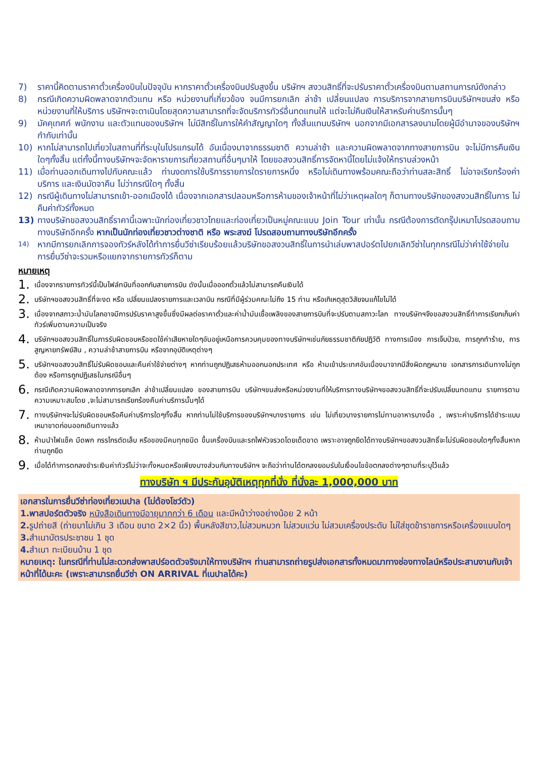7) ราคานี้คิดตามราคาตั๋วเครื่องบินในปัจจุบัน หากราคาตั๋วเครื่องบินปรับสูงขึ้น บริษัทฯ สงวนสิทธิ์ที่จะปรับราคาตั๋วเครื่องบินตามสถานการณ์ดังกล่าว
8) กรณีเกิดความผิดพลาดจากตัวแทน หรือ หน่วยงานที่เกี่ยวข้อง จนมีการยกเลิก ล่าช้า เปลี่ยนแปลง การบริการจากสายการบินบริษัทฯขนส่ง หรือ หน่วยงานที่ให้บริการ บริษัทฯจะดาเนินโดยสุดความสามารถที่จะจัดบริการทัวร์อื่นทดแทนให้ แต่จะไม่คืนเงินให้สาหรับค่าบริการนั้นๆ
9) มัคคุเทศก์ พนักงาน และตัวแทนของบริษัทฯ ไม่มีสิทธิ์ในการให้คำสัญญาใดๆ ทั้งสิ้นแทนบริษัทฯ นอกจากมีเอกสารลงนามโดยผู้มีอำนาจของบริษัทฯ กำกับเท่านั้น
10) หากไม่สามารถไปเที่ยวในสถานที่ที่ระบุในโปรแกรมได้ อันเนื่องมาจากธรรมชาติ ความล่าช้า และความผิดพลาดจากทางสายการบิน จะไม่มีการคืนเงินใดๆทั้งสิ้น แต่ทั้งนี้ทางบริษัทฯจะจัดหารายการเที่ยวสถานที่อื่นๆมาให้ โดยขอสงวนสิทธิ์การจัดหานี้โดยไม่แจ้งให้ทราบล่วงหน้า
11) เมื่อท่านออกเดินทางไปกับคณะแล้ว ท่านงดการใช้บริการรายการใดรายการหนึ่ง หรือไม่เดินทางพร้อมคณะถือว่าท่านสละสิทธิ์ ไม่อาจเรียกร้องค่าบริการ และเงินมัดจาคืน ไม่ว่ากรณีใดๆ ทั้งสิ้น
12) กรณีผู้เดินทางไม่สามารถเข้า-ออกเมืองได้ เนื่องจากเอกสารปลอมหรือการห้ามของเจ้าหน้าที่ไม่ว่าเหตุผลใดๆ ก็ตามทางบริษัทของสงวนสิทธิ์ในการ ไม่คืนค่าทัวร์ทั้งหมด
13) ทางบริษัทขอสงวนสิทธิ์ราคานี้เฉพาะนักท่องเที่ยวชาวไทยและท่องเที่ยวเป็นหมู่คณะแบบ Join Tour เท่านั้น กรณีต้องการตัดกรุ๊ปเหมาโปรดสอบถามทางบริษัทอีกครั้ง หากเป็นนักท่องเที่ยวชาวต่างชาติ หรือ พระสงฆ์ โปรดสอบถามทางบริษัทอีกครั้ง
14) หากมีการยกเลิกการจองทัวร์หลังได้ทำการยื่นวีซ่าเรียบร้อยแล้วบริษัทขอสงวนสิทธิ์ในการนำเล่มพาสปอร์ตไปยกเลิกวีซ่าในทุกกรณีไม่ว่าค่าใช้จ่ายในการยื่นวีซ่าจะรวมหรือแยกจากรายการทัวร์ก็ตาม
หมายเหตุ
1. เนื่องจากรายการทัวร์นี้เป็นไฟล์ทบินที่ออกกับสายการบิน ดังนั้นเมื่อออกตั๋วแล้วไม่สามารถคืนเงินได้
2. บริษัทฯขอสงวนสิทธิ์ที่จะงด หรือ เปลี่ยนแปลงรายการและเวลาบิน กรณีที่มีผู้ร่วมคณะไม่ถึง 15 ท่าน หรือเกิเหตุสุดวิสัยจนแก้ไขไม่ได้
3. เนื่องจากสภาวะน้ำมันโลกอาจมีการปรับราคาสูงขึ้นซึ่งมีผลต่อราคาตั๋วและค่าน้ำมันเชื้อเพลิงของสายการบินที่จะปรับตามสภาวะโลก ทางบริษัทฯจึงขอสงวนสิทธิ์ทำการเรียกเก็บค่าทัวร์เพิ่มตามความเป็นจริง
4. บริษัทฯขอสงวนสิทธิ์ในการรับผิดชอบหรือชดใช้ค่าเสียหายใดๆอันอยู่เหนือการควบคุมของทางบริษัทฯเช่นภัยธรรมชาติภัยปฏิวัติ ทางการเมือง การเจ็บป่วย, การถูกทำร้าย, การสูญหายทรัพย์สิน , ความล่าช้าสายการบิน หรือจากอุบัติเหตุต่างๆ
5. บริษัทฯขอสงวนสิทธิ์ไม่รับผิดชอบและคืนค่าใช้จ่ายต่างๆ หากท่านถูกปฏิเสธห้ามออกนอกประเทศ หรือ ห้ามเข้าประเทศอันเนื่องมาจากมีสิ่งผิดกฎหมาย เอกสารการเดินทางไม่ถูกต้อง หรือการถูกปฏิเสธในกรณีอื่นๆ
6. กรณีเกิดความผิดพลาดจากการยกเลิก ล่าช้าเปลี่ยนแปลง ของสายการบิน บริษัทฯขนส่งหรือหน่วยงานที่ให้บริการทางบริษัทฯขอสงวนสิทธิ์ที่จะปรับเปลี่ยนทดแทน รายการตามความเหมาะสมโดย ,จะไม่สามารถเรียกร้องคืนค่าบริการนั้นๆได้
7. ทางบริษัทฯจะไม่รับผิดชอบหรือคืนค่าบริการใดๆทั้งสิ้น หากท่านไม่ใช้บริการของบริษัทฯบางรายการ เช่น ไม่เที่ยวบางรายการไม่ทานอาหารบางมื้อ , เพราะค่าบริการได้ชำระแบบเหมาขาดก่อนออกเดินทางแล้ว
8. ห้ามนำไฟแช็ค มีดพก กรรไกรตัดเล็บ หรือของมีคมทุกชนิด ขึ้นเครื่องบินและรถไฟหัวจรวดโดยเด็ดขาด เพราะอาจถูกยึดได้ทางบริษัทฯขอสงวนสิทธิ์จะไม่รับผิดชอบใดๆทั้งสิ้นหากท่านถูกยึด
9. เมื่อได้ทำการตกลงชำระเงินค่าทัวร์ไม่ว่าจะทั้งหมดหรือเพียงบางส่วนกับทางบริษัทฯ จะถือว่าท่านได้ตกลงยอมรับในเงื่อนไขข้อตกลงต่างๆตามที่ระบุไว้แล้ว
ทางบริษัท ฯ มีประกันอุบัติเหตุทุกที่นั่ง ที่นั่งละ 1,000,000 บาท
เอกสารในการยื่นวีซ่าท่องเที่ยวเนปาล (ไม่ต้องโชว์ตัว)
1.พาสปอร์ตตัวจริง หนังสือเดินทางมีอายุมากกว่า 6 เดือน และมีหน้าว่างอย่างน้อย 2 หน้า
2. รูปถ่ายสี (ถ่ายมาไม่เกิน 3 เดือน ขนาด 2×2 นิ้ว) พื้นหลังสีขาว,ไม่สวมหมวก ไม่สวมแว่น ไม่สวมเครื่องประดับ ไม่ใส่ชุดข้าราชการหรือเครื่องแบบใดๆ
3. สำเนาบัตรประชาชน 1 ชุด
4. สำเนา ทะเบียนบ้าน 1 ชุด
หมายเหตุ: ในกรณีที่ท่านไม่สะดวกส่งพาสปร์อตตัวจริงมาให้ทางบริษัทฯ ท่านสามารถถ่ายรูปส่งเอกสารทั้งหมดมาทางช่องทางไลน์หรือประสานงานกับเจ้าหน้าที่ได้นะคะ (เพราะสามารถยื่นวีซ่า ON ARRIVAL ที่เนปาลได้คะ)